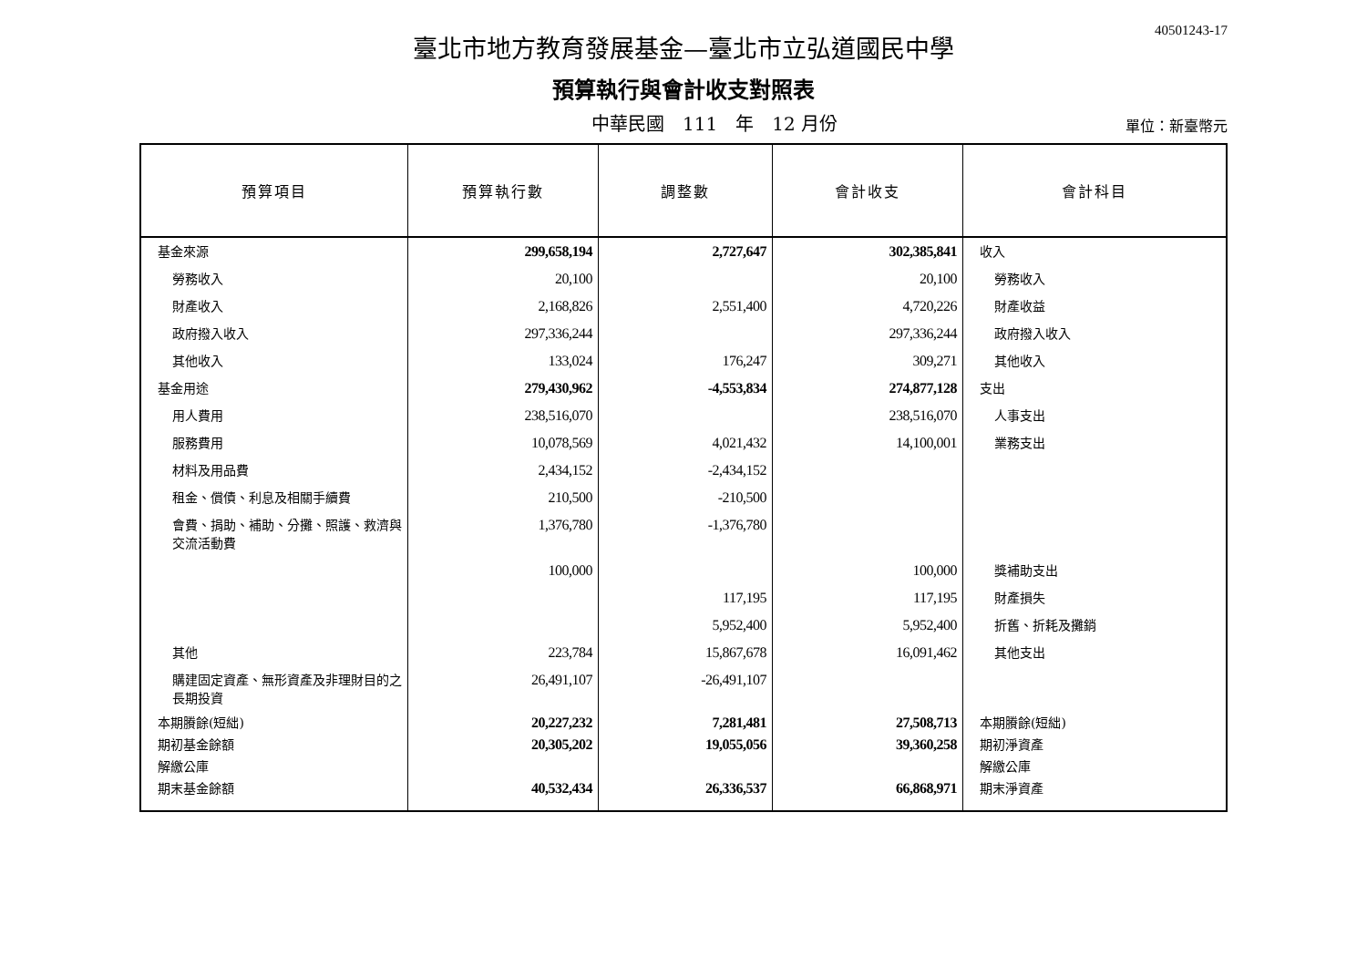40501243-17
臺北市地方教育發展基金—臺北市立弘道國民中學
預算執行與會計收支對照表
中華民國　111　年　12 月份 單位：新臺幣元
| 預算項目 | 預算執行數 | 調整數 | 會計收支 | 會計科目 |
| --- | --- | --- | --- | --- |
| 基金來源 | 299,658,194 | 2,727,647 | 302,385,841 | 收入 |
| 勞務收入 | 20,100 | | 20,100 | 勞務收入 |
| 財產收入 | 2,168,826 | 2,551,400 | 4,720,226 | 財產收益 |
| 政府撥入收入 | 297,336,244 | | 297,336,244 | 政府撥入收入 |
| 其他收入 | 133,024 | 176,247 | 309,271 | 其他收入 |
| 基金用途 | 279,430,962 | -4,553,834 | 274,877,128 | 支出 |
| 用人費用 | 238,516,070 | | 238,516,070 | 人事支出 |
| 服務費用 | 10,078,569 | 4,021,432 | 14,100,001 | 業務支出 |
| 材料及用品費 | 2,434,152 | -2,434,152 | | |
| 租金、償債、利息及相關手續費 | 210,500 | -210,500 | | |
| 會費、捐助、補助、分攤、照護、救濟與交流活動費 | 1,376,780 | -1,376,780 | | |
| | 100,000 | | 100,000 | 獎補助支出 |
| | | 117,195 | 117,195 | 財產損失 |
| | | 5,952,400 | 5,952,400 | 折舊、折耗及攤銷 |
| 其他 | 223,784 | 15,867,678 | 16,091,462 | 其他支出 |
| 購建固定資產、無形資產及非理財目的之長期投資 | 26,491,107 | -26,491,107 | | |
| 本期賸餘(短絀) | 20,227,232 | 7,281,481 | 27,508,713 | 本期賸餘(短絀) |
| 期初基金餘額 | 20,305,202 | 19,055,056 | 39,360,258 | 期初淨資產 |
| 解繳公庫 | | | | 解繳公庫 |
| 期末基金餘額 | 40,532,434 | 26,336,537 | 66,868,971 | 期末淨資產 |